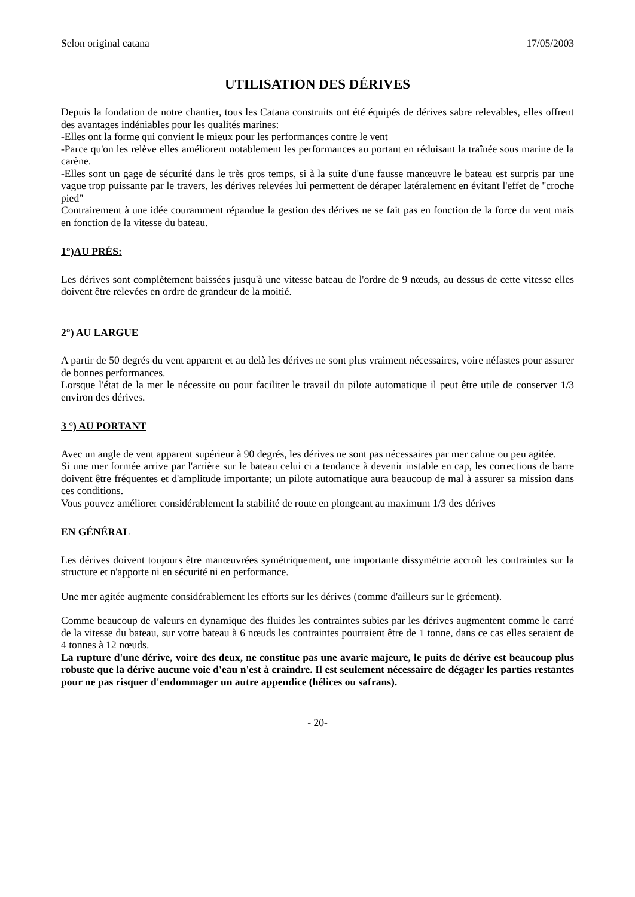Selon original catana 17/05/2003
UTILISATION DES DÉRIVES
Depuis la fondation de notre chantier, tous les Catana construits ont été équipés de dérives sabre relevables, elles offrent des avantages indéniables pour les qualités marines:
-Elles ont la forme qui convient le mieux pour les performances contre le vent
-Parce qu'on les relève elles améliorent notablement les performances au portant en réduisant la traînée sous marine de la carène.
-Elles sont un gage de sécurité dans le très gros temps, si à la suite d'une fausse manœuvre le bateau est surpris par une vague trop puissante par le travers, les dérives relevées lui permettent de déraper latéralement en évitant l'effet de "croche pied"
Contrairement à une idée couramment répandue la gestion des dérives ne se fait pas en fonction de la force du vent mais en fonction de la vitesse du bateau.
1°)AU PRÉS:
Les dérives sont complètement baissées jusqu'à une vitesse bateau de l'ordre de 9 nœuds, au dessus de cette vitesse elles doivent être relevées en ordre de grandeur de la moitié.
2°) AU LARGUE
A partir de 50 degrés du vent apparent et au delà les dérives ne sont plus vraiment nécessaires, voire néfastes pour assurer de bonnes performances.
Lorsque l'état de la mer le nécessite ou pour faciliter le travail du pilote automatique il peut être utile de conserver 1/3 environ des dérives.
3 °) AU PORTANT
Avec un angle de vent apparent supérieur à 90 degrés, les dérives ne sont pas nécessaires par mer calme ou peu agitée.
Si une mer formée arrive par l'arrière sur le bateau celui ci a tendance à devenir instable en cap, les corrections de barre doivent être fréquentes et d'amplitude importante; un pilote automatique aura beaucoup de mal à assurer sa mission dans ces conditions.
Vous pouvez améliorer considérablement la stabilité de route en plongeant au maximum 1/3 des dérives
EN GÉNÉRAL
Les dérives doivent toujours être manœuvrées symétriquement, une importante dissymétrie accroît les contraintes sur la structure et n'apporte ni en sécurité ni en performance.
Une mer agitée augmente considérablement les efforts sur les dérives (comme d'ailleurs sur le gréement).
Comme beaucoup de valeurs en dynamique des fluides les contraintes subies par les dérives augmentent comme le carré de la vitesse du bateau, sur votre bateau à 6 nœuds les contraintes pourraient être de 1 tonne, dans ce cas elles seraient de 4 tonnes à 12 nœuds.
La rupture d'une dérive, voire des deux, ne constitue pas une avarie majeure, le puits de dérive est beaucoup plus robuste que la dérive aucune voie d'eau n'est à craindre. Il est seulement nécessaire de dégager les parties restantes pour ne pas risquer d'endommager un autre appendice (hélices ou safrans).
- 20-